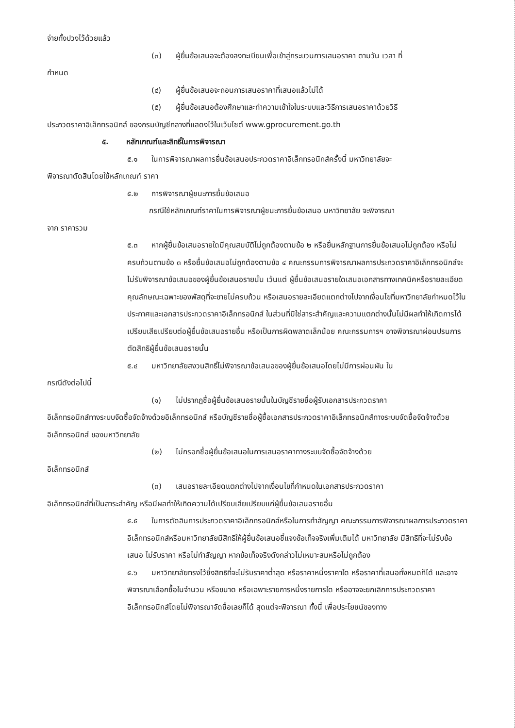จ่ายทั้งปวงไว้ด้วยแล้ว
(๓) ผู้ยื่นข้อเสนอจะต้องลงทะเบียนเพื่อเข้าสู่กระบวนการเสนอราคา ตามวัน เวลา ที่
กำหนด
(๔) ผู้ยื่นข้อเสนอจะถอนการเสนอราคาที่เสนอแล้วไม่ได้
(๕) ผู้ยื่นข้อเสนอต้องศึกษาและทำความเข้าใจในระบบและวิธีการเสนอราคาด้วยวิธี
ประกวดราคาอิเล็กทรอนิกส์ ของกรมบัญชีกลางที่แสดงไว้ในเว็บไซต์ www.gprocurement.go.th
๕. หลักเกณฑ์และสิทธิ์ในการพิจารณา
๕.๑ ในการพิจารณาผลการยื่นข้อเสนอประกวดราคาอิเล็กทรอนิกส์ครั้งนี้ มหาวิทยาลัยจะ
พิจารณาตัดสินโดยใช้หลักเกณฑ์ ราคา
๕.๒ การพิจารณาผู้ชนะการยื่นข้อเสนอ
กรณีใช้หลักเกณฑ์ราคาในการพิจารณาผู้ชนะการยื่นข้อเสนอ มหาวิทยาลัย จะพิจารณา
จาก ราคารวม
๕.๓ หากผู้ยื่นข้อเสนอรายใดมีคุณสมบัติไม่ถูกต้องตามข้อ ๒ หรือยื่นหลักฐานการยื่นข้อเสนอไม่ถูกต้อง หรือไม่ครบถ้วนตามข้อ ๓ หรือยื่นข้อเสนอไม่ถูกต้องตามข้อ ๔ คณะกรรมการพิจารณาผลการประกวดราคาอิเล็กทรอนิกส์จะไม่รับพิจารณาข้อเสนอของผู้ยื่นข้อเสนอรายนั้น เว้นแต่ ผู้ยื่นข้อเสนอรายใดเสนอเอกสารทางเทคนิคหรือรายละเอียดคุณลักษณะเฉพาะของพัสดุที่จะขายไม่ครบถ้วน หรือเสนอรายละเอียดแตกต่างไปจากเงื่อนไขที่มหาวิทยาลัยกำหนดไว้ในประกาศและเอกสารประกวดราคาอิเล็กทรอนิกส์ ในส่วนที่มิใช่สาระสำคัญและความแตกต่างนั้นไม่มีผลทำให้เกิดการได้เปรียบเสียเปรียบต่อผู้ยื่นข้อเสนอรายอื่น หรือเป็นการผิดพลาดเล็กน้อย คณะกรรมการฯ อาจพิจารณาผ่อนปรนการตัดสิทธิผู้ยื่นข้อเสนอรายนั้น
๕.๔ มหาวิทยาลัยสงวนสิทธิ์ไม่พิจารณาข้อเสนอของผู้ยื่นข้อเสนอโดยไม่มีการผ่อนผัน ใน
กรณีดังต่อไปนี้
(๑) ไม่ปรากฏชื่อผู้ยื่นข้อเสนอรายนั้นในบัญชีรายชื่อผู้รับเอกสารประกวดราคา
อิเล็กทรอนิกส์ทางระบบจัดซื้อจัดจ้างด้วยอิเล็กทรอนิกส์ หรือบัญชีรายชื่อผู้ซื้อเอกสารประกวดราคาอิเล็กทรอนิกส์ทางระบบจัดซื้อจัดจ้างด้วยอิเล็กทรอนิกส์ ของมหาวิทยาลัย
(๒) ไม่กรอกชื่อผู้ยื่นข้อเสนอในการเสนอราคาทางระบบจัดซื้อจัดจ้างด้วย
อิเล็กทรอนิกส์
(๓) เสนอรายละเอียดแตกต่างไปจากเงื่อนไขที่กำหนดในเอกสารประกวดราคา
อิเล็กทรอนิกส์ที่เป็นสาระสำคัญ หรือมีผลทำให้เกิดความได้เปรียบเสียเปรียบแก่ผู้ยื่นข้อเสนอรายอื่น
๕.๕ ในการตัดสินการประกวดราคาอิเล็กทรอนิกส์หรือในการทำสัญญา คณะกรรมการพิจารณาผลการประกวดราคาอิเล็กทรอนิกส์หรือมหาวิทยาลัยมีสิทธิให้ผู้ยื่นข้อเสนอชี้แจงข้อเท็จจริงเพิ่มเติมได้ มหาวิทยาลัย มีสิทธิที่จะไม่รับข้อเสนอ ไม่รับราคา หรือไม่ทำสัญญา หากข้อเท็จจริงดังกล่าวไม่เหมาะสมหรือไม่ถูกต้อง
๕.๖ มหาวิทยาลัยทรงไว้ซึ่งสิทธิที่จะไม่รับราคาต่ำสุด หรือราคาหนึ่งราคาใด หรือราคาที่เสนอทั้งหมดก็ได้ และอาจพิจารณาเลือกซื้อในจำนวน หรือขนาด หรือเฉพาะรายการหนึ่งรายการใด หรืออาจจะยกเลิกการประกวดราคาอิเล็กทรอนิกส์โดยไม่พิจารณาจัดซื้อเลยก็ได้ สุดแต่จะพิจารณา ทั้งนี้ เพื่อประโยชน์ของทาง